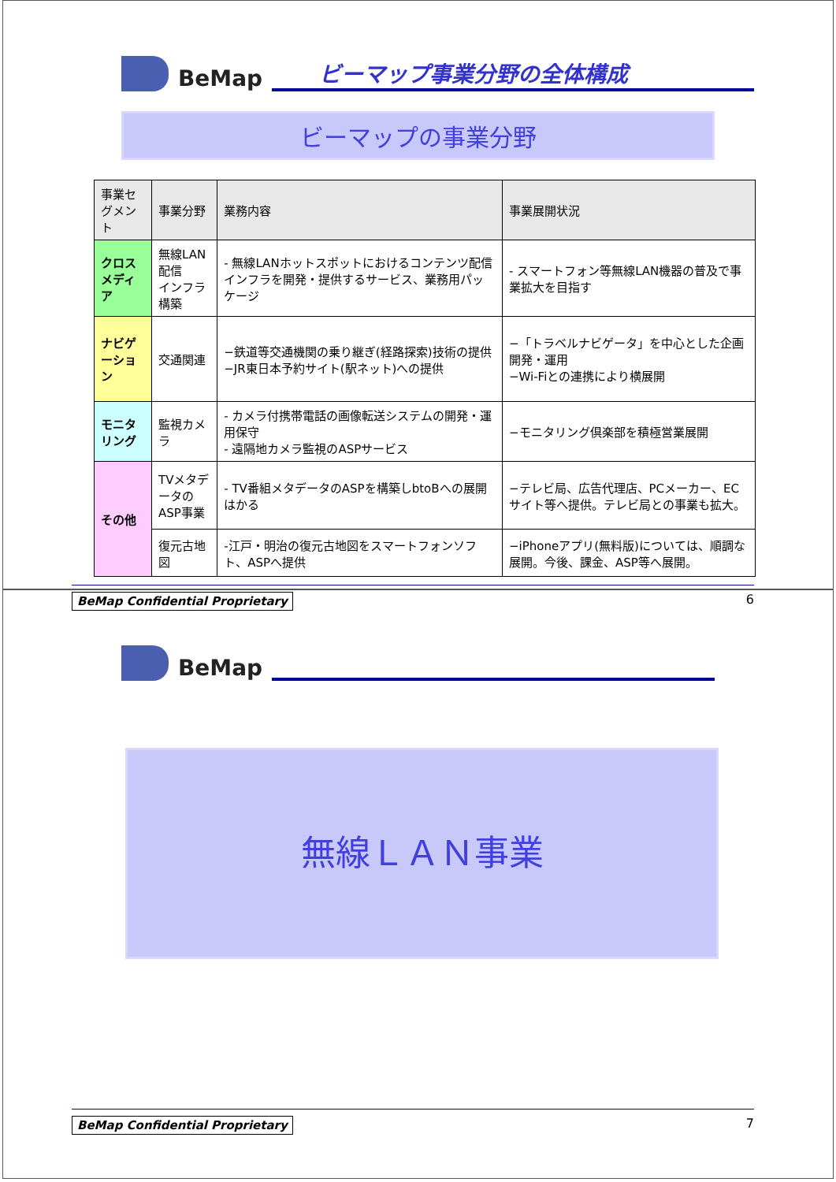BeMap
ビーマップ事業分野の全体構成
ビーマップの事業分野
| 事業セグメント | 事業分野 | 業務内容 | 事業展開状況 |
| --- | --- | --- | --- |
| クロスメディア | 無線LAN配信 インフラ構築 | - 無線LANホットスポットにおけるコンテンツ配信インフラを開発・提供するサービス、業務用パッケージ | - スマートフォン等無線LAN機器の普及で事業拡大を目指す |
| ナビゲーション | 交通関連 | −鉄道等交通機関の乗り継ぎ(経路探索)技術の提供 −JR東日本予約サイト(駅ネット)への提供 | −「トラベルナビゲータ」を中心とした企画開発・運用 −Wi-Fiとの連携により横展開 |
| モニタリング | 監視カメラ | - カメラ付携帯電話の画像転送システムの開発・運用保守 - 遠隔地カメラ監視のASPサービス | −モニタリング倶楽部を積極営業展開 |
| その他 | TVメタデータの ASP事業 | - TV番組メタデータのASPを構築しbtoBへの展開はかる | −テレビ局、広告代理店、PCメーカー、ECサイト等へ提供。テレビ局との事業も拡大。 |
| | 復元古地図 | -江戸・明治の復元古地図をスマートフォンソフト、ASPへ提供 | −iPhoneアプリ(無料版)については、順調な展開。今後、課金、ASP等へ展開。 |
BeMap Confidential Proprietary 6
BeMap
無線ＬＡＮ事業
BeMap Confidential Proprietary 7